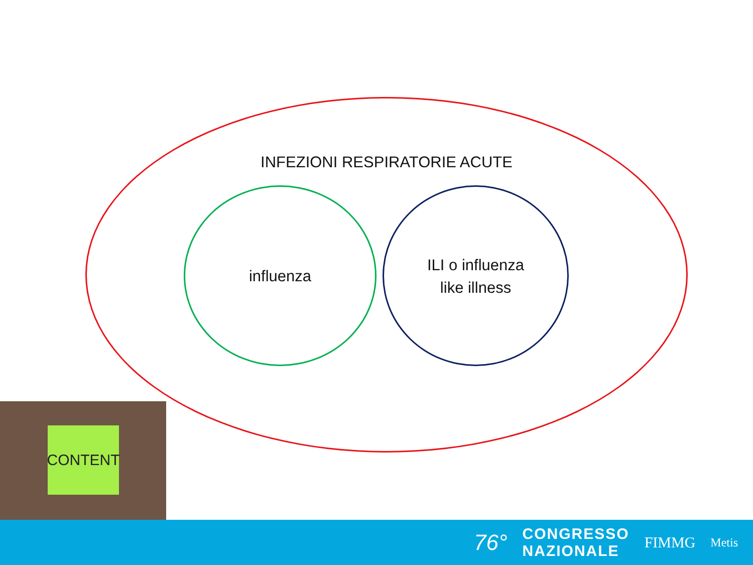INFEZIONI RESPIRATORIE ACUTE
influenza
ILI o influenza
like illness
CONTENT
76°
CONGRESSO
NAZIONALE
FIMMG
Metis